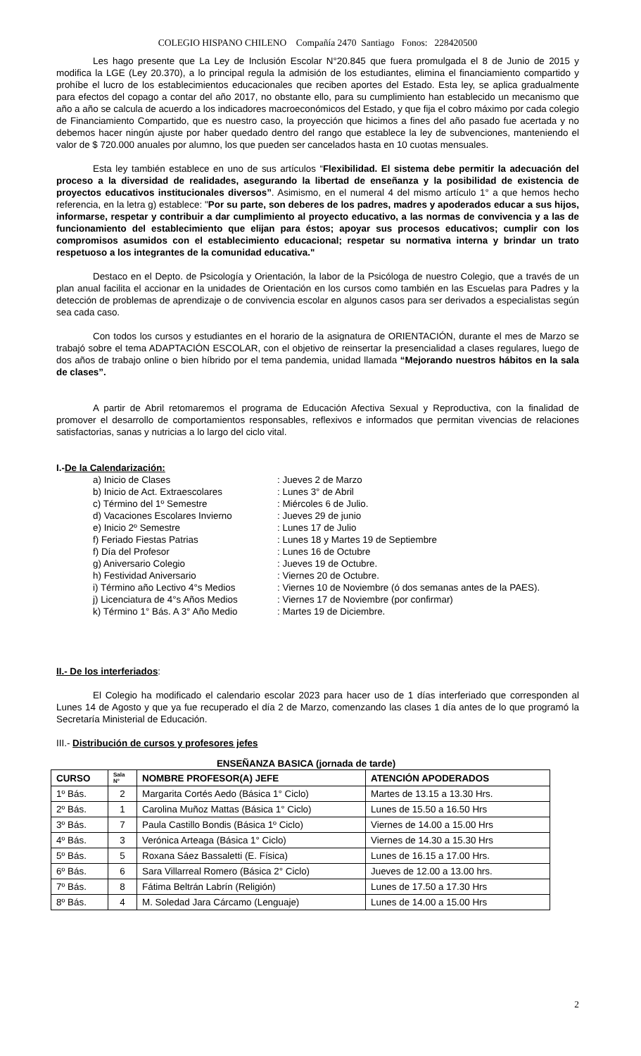COLEGIO HISPANO CHILENO Compañía 2470 Santiago Fonos: 228420500
Les hago presente que La Ley de Inclusión Escolar N°20.845 que fuera promulgada el 8 de Junio de 2015 y modifica la LGE (Ley 20.370), a lo principal regula la admisión de los estudiantes, elimina el financiamiento compartido y prohíbe el lucro de los establecimientos educacionales que reciben aportes del Estado. Esta ley, se aplica gradualmente para efectos del copago a contar del año 2017, no obstante ello, para su cumplimiento han establecido un mecanismo que año a año se calcula de acuerdo a los indicadores macroeconómicos del Estado, y que fija el cobro máximo por cada colegio de Financiamiento Compartido, que es nuestro caso, la proyección que hicimos a fines del año pasado fue acertada y no debemos hacer ningún ajuste por haber quedado dentro del rango que establece la ley de subvenciones, manteniendo el valor de $ 720.000 anuales por alumno, los que pueden ser cancelados hasta en 10 cuotas mensuales.
Esta ley también establece en uno de sus artículos “Flexibilidad. El sistema debe permitir la adecuación del proceso a la diversidad de realidades, asegurando la libertad de enseñanza y la posibilidad de existencia de proyectos educativos institucionales diversos”. Asimismo, en el numeral 4 del mismo artículo 1° a que hemos hecho referencia, en la letra g) establece: "Por su parte, son deberes de los padres, madres y apoderados educar a sus hijos, informarse, respetar y contribuir a dar cumplimiento al proyecto educativo, a las normas de convivencia y a las de funcionamiento del establecimiento que elijan para éstos; apoyar sus procesos educativos; cumplir con los compromisos asumidos con el establecimiento educacional; respetar su normativa interna y brindar un trato respetuoso a los integrantes de la comunidad educativa."
Destaco en el Depto. de Psicología y Orientación, la labor de la Psicóloga de nuestro Colegio, que a través de un plan anual facilita el accionar en la unidades de Orientación en los cursos como también en las Escuelas para Padres y la detección de problemas de aprendizaje o de convivencia escolar en algunos casos para ser derivados a especialistas según sea cada caso.
Con todos los cursos y estudiantes en el horario de la asignatura de ORIENTACIÓN, durante el mes de Marzo se trabajó sobre el tema ADAPTACIÓN ESCOLAR, con el objetivo de reinsertar la presencialidad a clases regulares, luego de dos años de trabajo online o bien híbrido por el tema pandemia, unidad llamada “Mejorando nuestros hábitos en la sala de clases”.
A partir de Abril retomaremos el programa de Educación Afectiva Sexual y Reproductiva, con la finalidad de promover el desarrollo de comportamientos responsables, reflexivos e informados que permitan vivencias de relaciones satisfactorias, sanas y nutricias a lo largo del ciclo vital.
I.-De la Calendarización:
a) Inicio de Clases: Jueves 2 de Marzo b) Inicio de Act. Extraescolares: Lunes 3° de Abril c) Término del 1º Semestre: Miércoles 6 de Julio. d) Vacaciones Escolares Invierno: Jueves 29 de junio e) Inicio 2º Semestre: Lunes 17 de Julio f) Feriado Fiestas Patrias: Lunes 18 y Martes 19 de Septiembre f) Día del Profesor: Lunes 16 de Octubre g) Aniversario Colegio: Jueves 19 de Octubre. h) Festividad Aniversario: Viernes 20 de Octubre. i) Término año Lectivo 4°s Medios: Viernes 10 de Noviembre (ó dos semanas antes de la PAES). j) Licenciatura de 4°s Años Medios: Viernes 17 de Noviembre (por confirmar) k) Término 1° Bás. A 3° Año Medio: Martes 19 de Diciembre.
II.- De los interferiados:
El Colegio ha modificado el calendario escolar 2023 para hacer uso de 1 días interferiado que corresponden al Lunes 14 de Agosto y que ya fue recuperado el día 2 de Marzo, comenzando las clases 1 día antes de lo que programó la Secretaría Ministerial de Educación.
III.- Distribución de cursos y profesores jefes
ENSEÑANZA BASICA (jornada de tarde)
| CURSO | Sala N° | NOMBRE PROFESOR(A) JEFE | ATENCIÓN APODERADOS |
| --- | --- | --- | --- |
| 1º Bás. | 2 | Margarita Cortés Aedo (Básica 1° Ciclo) | Martes de 13.15 a 13.30 Hrs. |
| 2º Bás. | 1 | Carolina Muñoz Mattas (Básica 1° Ciclo) | Lunes de 15.50 a 16.50 Hrs |
| 3º Bás. | 7 | Paula Castillo Bondis (Básica 1º Ciclo) | Viernes de 14.00 a 15.00 Hrs |
| 4º Bás. | 3 | Verónica Arteaga (Básica 1° Ciclo) | Viernes de 14.30 a 15.30 Hrs |
| 5º Bás. | 5 | Roxana Sáez Bassaletti (E. Física) | Lunes de 16.15 a 17.00 Hrs. |
| 6º Bás. | 6 | Sara Villarreal Romero (Básica 2° Ciclo) | Jueves de 12.00 a 13.00 hrs. |
| 7º Bás. | 8 | Fátima Beltrán Labrín (Religión) | Lunes de 17.50 a 17.30 Hrs |
| 8º Bás. | 4 | M. Soledad Jara Cárcamo (Lenguaje) | Lunes de 14.00 a 15.00 Hrs |
2